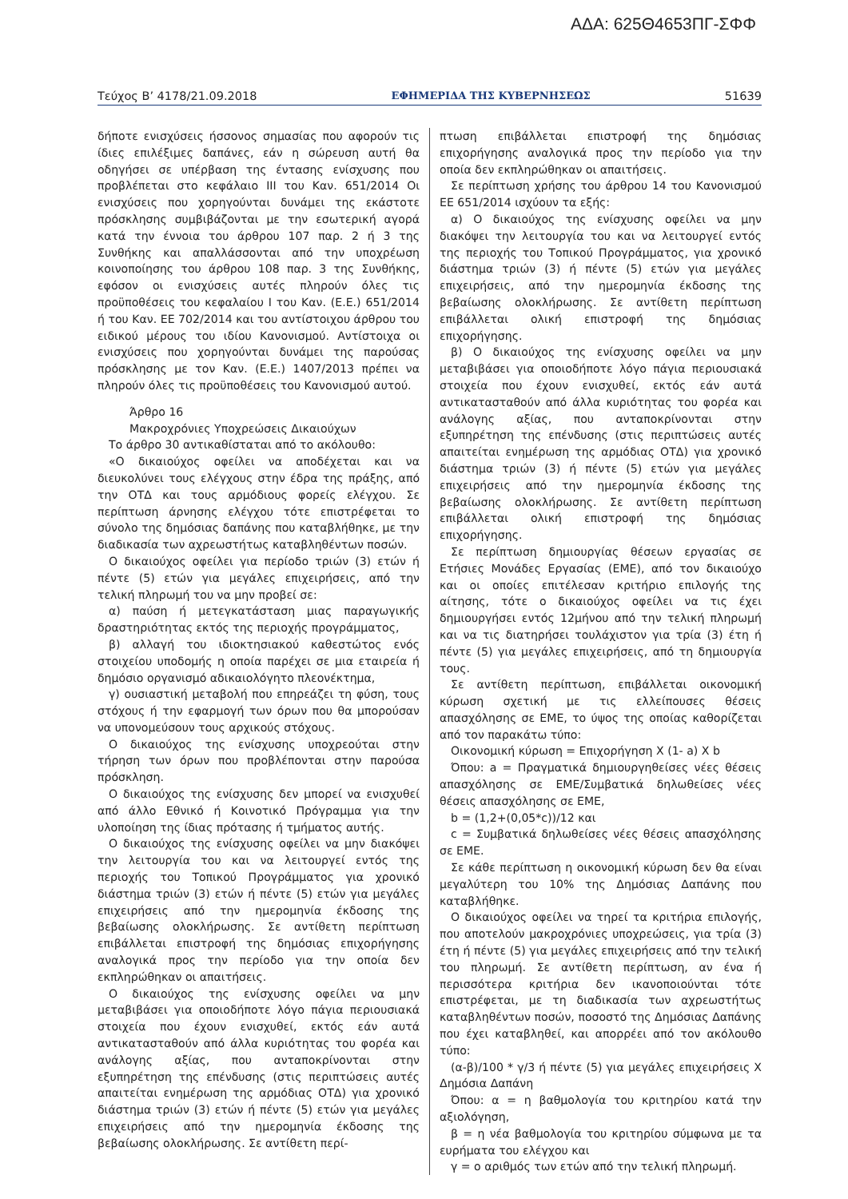ΑΔΑ: 625Θ4653ΠΓ-ΣΦΦ
Τεύχος Β’ 4178/21.09.2018 ΕΦΗΜΕΡΙΔΑ ΤΗΣ ΚΥΒΕΡΝΗΣΕΩΣ 51639
δήποτε ενισχύσεις ήσσονος σημασίας που αφορούν τις ίδιες επιλέξιμες δαπάνες, εάν η σώρευση αυτή θα οδηγήσει σε υπέρβαση της έντασης ενίσχυσης που προβλέπεται στο κεφάλαιο ΙΙΙ του Καν. 651/2014 Οι ενισχύσεις που χορηγούνται δυνάμει της εκάστοτε πρόσκλησης συμβιβάζονται με την εσωτερική αγορά κατά την έννοια του άρθρου 107 παρ. 2 ή 3 της Συνθήκης και απαλλάσσονται από την υποχρέωση κοινοποίησης του άρθρου 108 παρ. 3 της Συνθήκης, εφόσον οι ενισχύσεις αυτές πληρούν όλες τις προϋποθέσεις του κεφαλαίου Ι του Καν. (Ε.Ε.) 651/2014 ή του Καν. ΕΕ 702/2014 και του αντίστοιχου άρθρου του ειδικού μέρους του ιδίου Κανονισμού. Αντίστοιχα οι ενισχύσεις που χορηγούνται δυνάμει της παρούσας πρόσκλησης με τον Καν. (Ε.Ε.) 1407/2013 πρέπει να πληρούν όλες τις προϋποθέσεις του Κανονισμού αυτού.
Άρθρο 16
Μακροχρόνιες Υποχρεώσεις Δικαιούχων
Το άρθρο 30 αντικαθίσταται από το ακόλουθο:
«Ο δικαιούχος οφείλει να αποδέχεται και να διευκολύνει τους ελέγχους στην έδρα της πράξης, από την ΟΤΔ και τους αρμόδιους φορείς ελέγχου. Σε περίπτωση άρνησης ελέγχου τότε επιστρέφεται το σύνολο της δημόσιας δαπάνης που καταβλήθηκε, με την διαδικασία των αχρεωστήτως καταβληθέντων ποσών.
Ο δικαιούχος οφείλει για περίοδο τριών (3) ετών ή πέντε (5) ετών για μεγάλες επιχειρήσεις, από την τελική πληρωμή του να μην προβεί σε:
α) παύση ή μετεγκατάσταση μιας παραγωγικής δραστηριότητας εκτός της περιοχής προγράμματος,
β) αλλαγή του ιδιοκτησιακού καθεστώτος ενός στοιχείου υποδομής η οποία παρέχει σε μια εταιρεία ή δημόσιο οργανισμό αδικαιολόγητο πλεονέκτημα,
γ) ουσιαστική μεταβολή που επηρεάζει τη φύση, τους στόχους ή την εφαρμογή των όρων που θα μπορούσαν να υπονομεύσουν τους αρχικούς στόχους.
Ο δικαιούχος της ενίσχυσης υποχρεούται στην τήρηση των όρων που προβλέπονται στην παρούσα πρόσκληση.
Ο δικαιούχος της ενίσχυσης δεν μπορεί να ενισχυθεί από άλλο Εθνικό ή Κοινοτικό Πρόγραμμα για την υλοποίηση της ίδιας πρότασης ή τμήματος αυτής.
Ο δικαιούχος της ενίσχυσης οφείλει να μην διακόψει την λειτουργία του και να λειτουργεί εντός της περιοχής του Τοπικού Προγράμματος για χρονικό διάστημα τριών (3) ετών ή πέντε (5) ετών για μεγάλες επιχειρήσεις από την ημερομηνία έκδοσης της βεβαίωσης ολοκλήρωσης. Σε αντίθετη περίπτωση επιβάλλεται επιστροφή της δημόσιας επιχορήγησης αναλογικά προς την περίοδο για την οποία δεν εκπληρώθηκαν οι απαιτήσεις.
Ο δικαιούχος της ενίσχυσης οφείλει να μην μεταβιβάσει για οποιοδήποτε λόγο πάγια περιουσιακά στοιχεία που έχουν ενισχυθεί, εκτός εάν αυτά αντικατασταθούν από άλλα κυριότητας του φορέα και ανάλογης αξίας, που ανταποκρίνονται στην εξυπηρέτηση της επένδυσης (στις περιπτώσεις αυτές απαιτείται ενημέρωση της αρμόδιας ΟΤΔ) για χρονικό διάστημα τριών (3) ετών ή πέντε (5) ετών για μεγάλες επιχειρήσεις από την ημερομηνία έκδοσης της βεβαίωσης ολοκλήρωσης. Σε αντίθετη περί-
πτωση επιβάλλεται επιστροφή της δημόσιας επιχορήγησης αναλογικά προς την περίοδο για την οποία δεν εκπληρώθηκαν οι απαιτήσεις.
Σε περίπτωση χρήσης του άρθρου 14 του Κανονισμού ΕΕ 651/2014 ισχύουν τα εξής:
α) Ο δικαιούχος της ενίσχυσης οφείλει να μην διακόψει την λειτουργία του και να λειτουργεί εντός της περιοχής του Τοπικού Προγράμματος, για χρονικό διάστημα τριών (3) ή πέντε (5) ετών για μεγάλες επιχειρήσεις, από την ημερομηνία έκδοσης της βεβαίωσης ολοκλήρωσης. Σε αντίθετη περίπτωση επιβάλλεται ολική επιστροφή της δημόσιας επιχορήγησης.
β) Ο δικαιούχος της ενίσχυσης οφείλει να μην μεταβιβάσει για οποιοδήποτε λόγο πάγια περιουσιακά στοιχεία που έχουν ενισχυθεί, εκτός εάν αυτά αντικατασταθούν από άλλα κυριότητας του φορέα και ανάλογης αξίας, που ανταποκρίνονται στην εξυπηρέτηση της επένδυσης (στις περιπτώσεις αυτές απαιτείται ενημέρωση της αρμόδιας ΟΤΔ) για χρονικό διάστημα τριών (3) ή πέντε (5) ετών για μεγάλες επιχειρήσεις από την ημερομηνία έκδοσης της βεβαίωσης ολοκλήρωσης. Σε αντίθετη περίπτωση επιβάλλεται ολική επιστροφή της δημόσιας επιχορήγησης.
Σε περίπτωση δημιουργίας θέσεων εργασίας σε Ετήσιες Μονάδες Εργασίας (ΕΜΕ), από τον δικαιούχο και οι οποίες επιτέλεσαν κριτήριο επιλογής της αίτησης, τότε ο δικαιούχος οφείλει να τις έχει δημιουργήσει εντός 12μήνου από την τελική πληρωμή και να τις διατηρήσει τουλάχιστον για τρία (3) έτη ή πέντε (5) για μεγάλες επιχειρήσεις, από τη δημιουργία τους.
Σε αντίθετη περίπτωση, επιβάλλεται οικονομική κύρωση σχετική με τις ελλείπουσες θέσεις απασχόλησης σε ΕΜΕ, το ύψος της οποίας καθορίζεται από τον παρακάτω τύπο:
Οικονομική κύρωση = Επιχορήγηση Χ (1- a) X b
Όπου: a = Πραγματικά δημιουργηθείσες νέες θέσεις απασχόλησης σε ΕΜΕ/Συμβατικά δηλωθείσες νέες θέσεις απασχόλησης σε ΕΜΕ,
b = (1,2+(0,05*c))/12 και
c = Συμβατικά δηλωθείσες νέες θέσεις απασχόλησης σε ΕΜΕ.
Σε κάθε περίπτωση η οικονομική κύρωση δεν θα είναι μεγαλύτερη του 10% της Δημόσιας Δαπάνης που καταβλήθηκε.
Ο δικαιούχος οφείλει να τηρεί τα κριτήρια επιλογής, που αποτελούν μακροχρόνιες υποχρεώσεις, για τρία (3) έτη ή πέντε (5) για μεγάλες επιχειρήσεις από την τελική του πληρωμή. Σε αντίθετη περίπτωση, αν ένα ή περισσότερα κριτήρια δεν ικανοποιούνται τότε επιστρέφεται, με τη διαδικασία των αχρεωστήτως καταβληθέντων ποσών, ποσοστό της Δημόσιας Δαπάνης που έχει καταβληθεί, και απορρέει από τον ακόλουθο τύπο:
(α-β)/100 * γ/3 ή πέντε (5) για μεγάλες επιχειρήσεις Χ Δημόσια Δαπάνη
Όπου: α = η βαθμολογία του κριτηρίου κατά την αξιολόγηση,
β = η νέα βαθμολογία του κριτηρίου σύμφωνα με τα ευρήματα του ελέγχου και
γ = ο αριθμός των ετών από την τελική πληρωμή.